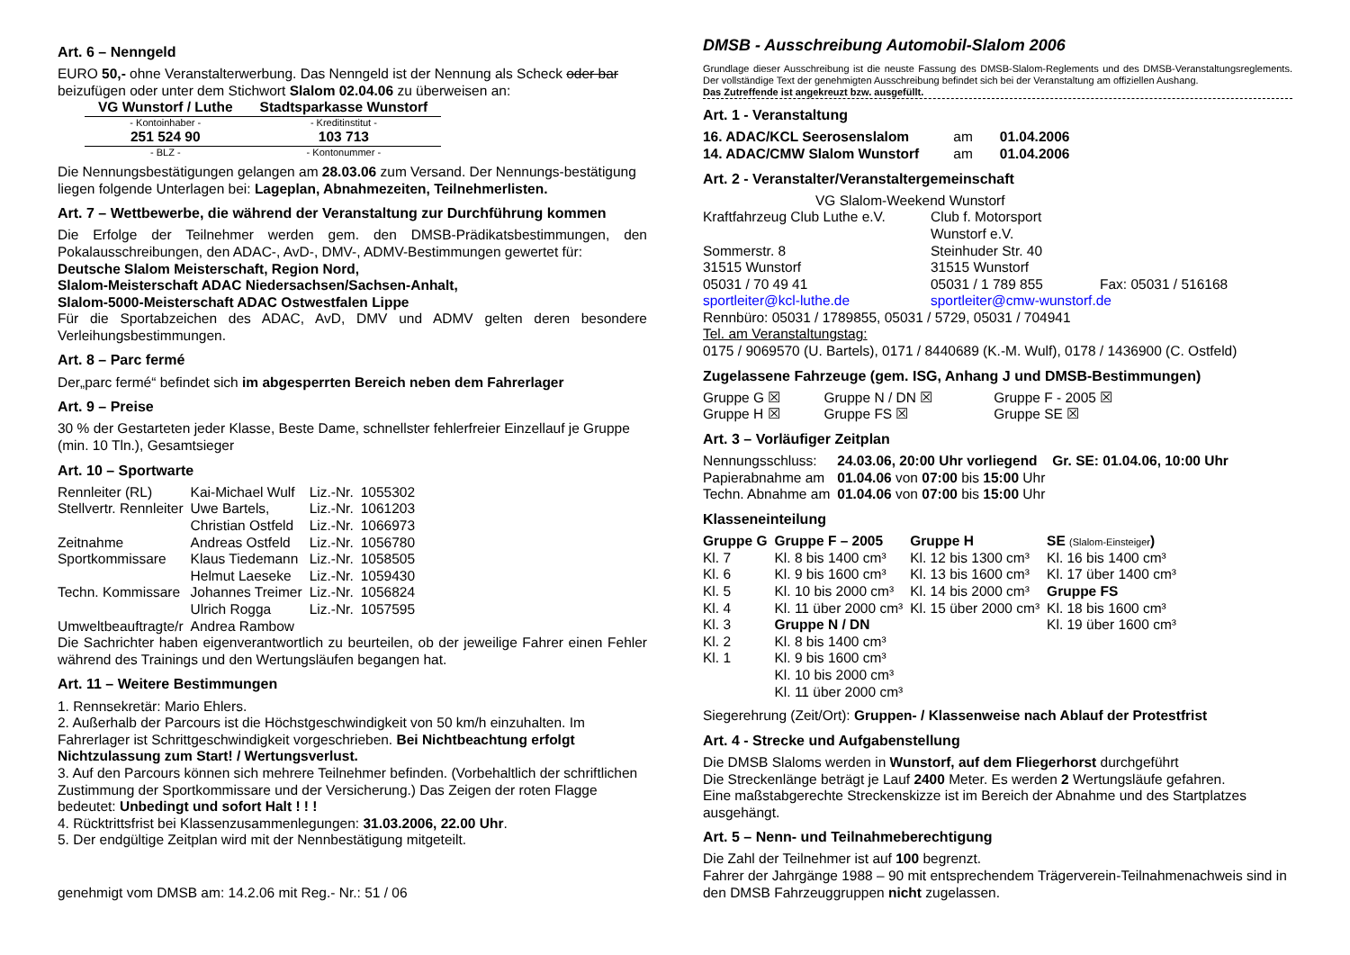Art. 6 – Nenngeld
EURO 50,- ohne Veranstalterwerbung. Das Nenngeld ist der Nennung als Scheck oder bar beizufügen oder unter dem Stichwort Slalom 02.04.06 zu überweisen an:
| VG Wunstorf / Luthe | Stadtsparkasse Wunstorf |
| - Kontoinhaber - | - Kreditinstitut - |
| 251 524 90 | 103 713 |
| - BLZ - | - Kontonummer - |
Die Nennungsbestätigungen gelangen am 28.03.06 zum Versand. Der Nennungs-bestätigung liegen folgende Unterlagen bei: Lageplan, Abnahmezeiten, Teilnehmerlisten.
Art. 7 – Wettbewerbe, die während der Veranstaltung zur Durchführung kommen
Die Erfolge der Teilnehmer werden gem. den DMSB-Prädikatsbestimmungen, den Pokalausschreibungen, den ADAC-, AvD-, DMV-, ADMV-Bestimmungen gewertet für:
Deutsche Slalom Meisterschaft, Region Nord,
Slalom-Meisterschaft ADAC Niedersachsen/Sachsen-Anhalt,
Slalom-5000-Meisterschaft ADAC Ostwestfalen Lippe
Für die Sportabzeichen des ADAC, AvD, DMV und ADMV gelten deren besondere Verleihungsbestimmungen.
Art. 8 – Parc fermé
Der„parc fermé“ befindet sich im abgesperrten Bereich neben dem Fahrerlager
Art. 9 – Preise
30 % der Gestarteten jeder Klasse, Beste Dame, schnellster fehlerfreier Einzellauf je Gruppe (min. 10 Tln.), Gesamtsieger
Art. 10 – Sportwarte
| Rennleiter (RL) | Kai-Michael Wulf | Liz.-Nr. | 1055302 |
| Stellvertr. Rennleiter | Uwe Bartels, | Liz.-Nr. | 1061203 |
| | Christian Ostfeld | Liz.-Nr. | 1066973 |
| Zeitnahme | Andreas Ostfeld | Liz.-Nr. | 1056780 |
| Sportkommissare | Klaus Tiedemann | Liz.-Nr. | 1058505 |
| | Helmut Laeseke | Liz.-Nr. | 1059430 |
| Techn. Kommissare | Johannes Treimer | Liz.-Nr. | 1056824 |
| | Ulrich Rogga | Liz.-Nr. | 1057595 |
| Umweltbeauftragte/r | Andrea Rambow | | |
Die Sachrichter haben eigenverantwortlich zu beurteilen, ob der jeweilige Fahrer einen Fehler während des Trainings und den Wertungsläufen begangen hat.
Art. 11 – Weitere Bestimmungen
1. Rennsekretär: Mario Ehlers.
2. Außerhalb der Parcours ist die Höchstgeschwindigkeit von 50 km/h einzuhalten. Im Fahrerlager ist Schrittgeschwindigkeit vorgeschrieben. Bei Nichtbeachtung erfolgt Nichtzulassung zum Start! / Wertungsverlust.
3. Auf den Parcours können sich mehrere Teilnehmer befinden. (Vorbehaltlich der schriftlichen Zustimmung der Sportkommissare und der Versicherung.) Das Zeigen der roten Flagge bedeutet: Unbedingt und sofort Halt ! ! !
4. Rücktrittsfrist bei Klassenzusammenlegungen: 31.03.2006, 22.00 Uhr.
5. Der endgültige Zeitplan wird mit der Nennbestätigung mitgeteilt.
genehmigt vom DMSB am: 14.2.06 mit Reg.- Nr.: 51 / 06
DMSB - Ausschreibung Automobil-Slalom 2006
Grundlage dieser Ausschreibung ist die neuste Fassung des DMSB-Slalom-Reglements und des DMSB-Veranstaltungsreglements. Der vollständige Text der genehmigten Ausschreibung befindet sich bei der Veranstaltung am offiziellen Aushang.
Das Zutreffende ist angekreuzt bzw. ausgefüllt.
Art. 1 - Veranstaltung
| 16. ADAC/KCL Seerosenslalom | am | 01.04.2006 |
| 14. ADAC/CMW Slalom Wunstorf | am | 01.04.2006 |
Art. 2 - Veranstalter/Veranstaltergemeinschaft
VG Slalom-Weekend Wunstorf
| Kraftfahrzeug Club Luthe e.V. | Club f. Motorsport Wunstorf e.V. | |
| Sommerstr. 8 | Steinhuder Str. 40 | |
| 31515 Wunstorf | 31515 Wunstorf | |
| 05031 / 70 49 41 | 05031 / 1 789 855 | Fax: 05031 / 516168 |
| sportleiter@kcl-luthe.de | sportleiter@cmw-wunstorf.de | |
Rennbüro: 05031 / 1789855, 05031 / 5729, 05031 / 704941
Tel. am Veranstaltungstag:
0175 / 9069570 (U. Bartels), 0171 / 8440689 (K.-M. Wulf), 0178 / 1436900 (C. Ostfeld)
Zugelassene Fahrzeuge (gem. ISG, Anhang J und DMSB-Bestimmungen)
| Gruppe G ☒ | Gruppe N / DN ☒ | Gruppe F - 2005 ☒ |
| Gruppe H ☒ | Gruppe FS ☒ | Gruppe SE ☒ |
Art. 3 – Vorläufiger Zeitplan
| Nennungsschluss: | 24.03.06, 20:00 Uhr vorliegend | Gr. SE: 01.04.06, 10:00 Uhr |
| Papierabnahme am | 01.04.06 von 07:00 bis 15:00 Uhr | |
| Techn. Abnahme am | 01.04.06 von 07:00 bis 15:00 Uhr | |
Klasseneinteilung
| Gruppe G | Gruppe F – 2005 | Gruppe H | SE (Slalom-Einsteiger ) |
| Kl. 7 | Kl. 8 bis 1400 cm³ | Kl. 12 bis 1300 cm³ | Kl. 16 bis 1400 cm³ |
| Kl. 6 | Kl. 9 bis 1600 cm³ | Kl. 13 bis 1600 cm³ | Kl. 17 über 1400 cm³ |
| Kl. 5 | Kl. 10 bis 2000 cm³ | Kl. 14 bis 2000 cm³ | Gruppe FS |
| Kl. 4 | Kl. 11 über 2000 cm³ | Kl. 15 über 2000 cm³ | Kl. 18 bis 1600 cm³ |
| Kl. 3 | Gruppe N / DN | | Kl. 19 über 1600 cm³ |
| Kl. 2 | Kl. 8 bis 1400 cm³ | | |
| Kl. 1 | Kl. 9 bis 1600 cm³ | | |
| | Kl. 10 bis 2000 cm³ | | |
| | Kl. 11 über 2000 cm³ | | |
Siegerehrung (Zeit/Ort): Gruppen- / Klassenweise nach Ablauf der Protestfrist
Art. 4 - Strecke und Aufgabenstellung
Die DMSB Slaloms werden in Wunstorf, auf dem Fliegerhorst durchgeführt
Die Streckenlänge beträgt je Lauf 2400 Meter. Es werden 2 Wertungsläufe gefahren.
Eine maßstabgerechte Streckenskizze ist im Bereich der Abnahme und des Startplatzes ausgehängt.
Art. 5 – Nenn- und Teilnahmeberechtigung
Die Zahl der Teilnehmer ist auf 100 begrenzt.
Fahrer der Jahrgänge 1988 – 90 mit entsprechendem Trägerverein-Teilnahmenachweis sind in den DMSB Fahrzeuggruppen nicht zugelassen.